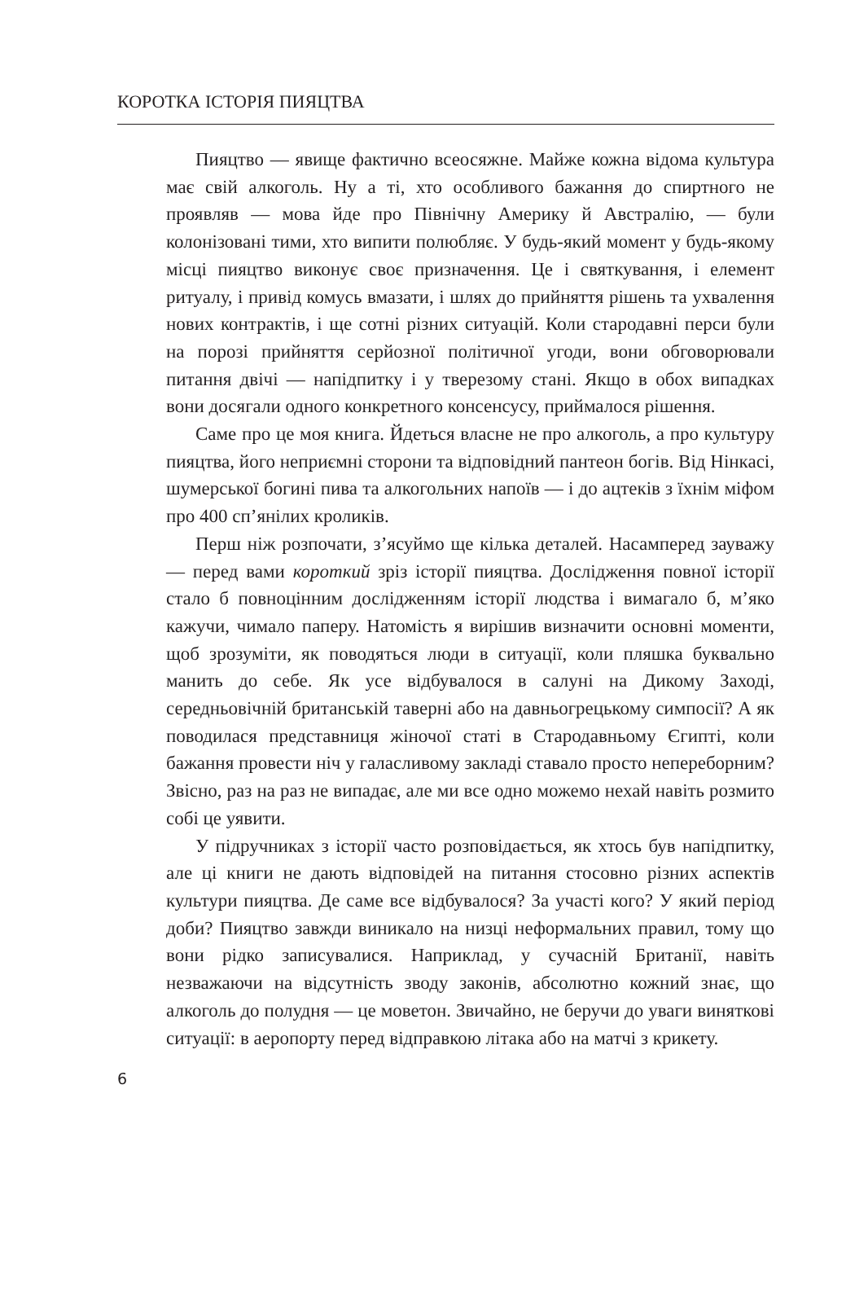КОРОТКА ІСТОРІЯ ПИЯЦТВА
Пияцтво — явище фактично всеосяжне. Майже кожна відома культура має свій алкоголь. Ну а ті, хто особливого бажання до спиртного не проявляв — мова йде про Північну Америку й Австралію, — були колонізовані тими, хто випити полюбляє. У будь-який момент у будь-якому місці пияцтво виконує своє призначення. Це і святкування, і елемент ритуалу, і привід комусь вмазати, і шлях до прийняття рішень та ухвалення нових контрактів, і ще сотні різних ситуацій. Коли стародавні перси були на порозі прийняття серйозної політичної угоди, вони обговорювали питання двічі — напідпитку і у тверезому стані. Якщо в обох випадках вони досягали одного конкретного консенсусу, приймалося рішення.
Саме про це моя книга. Йдеться власне не про алкоголь, а про культуру пияцтва, його неприємні сторони та відповідний пантеон богів. Від Нінкасі, шумерської богині пива та алкогольних напоїв — і до ацтеків з їхнім міфом про 400 сп’янілих кроликів.
Перш ніж розпочати, з’ясуймо ще кілька деталей. Насамперед зауважу — перед вами короткий зріз історії пияцтва. Дослідження повної історії стало б повноцінним дослідженням історії людства і вимагало б, м’яко кажучи, чимало паперу. Натомість я вирішив визначити основні моменти, щоб зрозуміти, як поводяться люди в ситуації, коли пляшка буквально манить до себе. Як усе відбувалося в салуні на Дикому Заході, середньовічній британській таверні або на давньогрецькому симпосії? А як поводилася представниця жіночої статі в Стародавньому Єгипті, коли бажання провести ніч у галасливому закладі ставало просто непереборним? Звісно, раз на раз не випадає, але ми все одно можемо нехай навіть розмито собі це уявити.
У підручниках з історії часто розповідається, як хтось був напідпитку, але ці книги не дають відповідей на питання стосовно різних аспектів культури пияцтва. Де саме все відбувалося? За участі кого? У який період доби? Пияцтво завжди виникало на низці неформальних правил, тому що вони рідко записувалися. Наприклад, у сучасній Британії, навіть незважаючи на відсутність зводу законів, абсолютно кожний знає, що алкоголь до полудня — це моветон. Звичайно, не беручи до уваги виняткові ситуації: в аеропорту перед відправкою літака або на матчі з крикету.
6